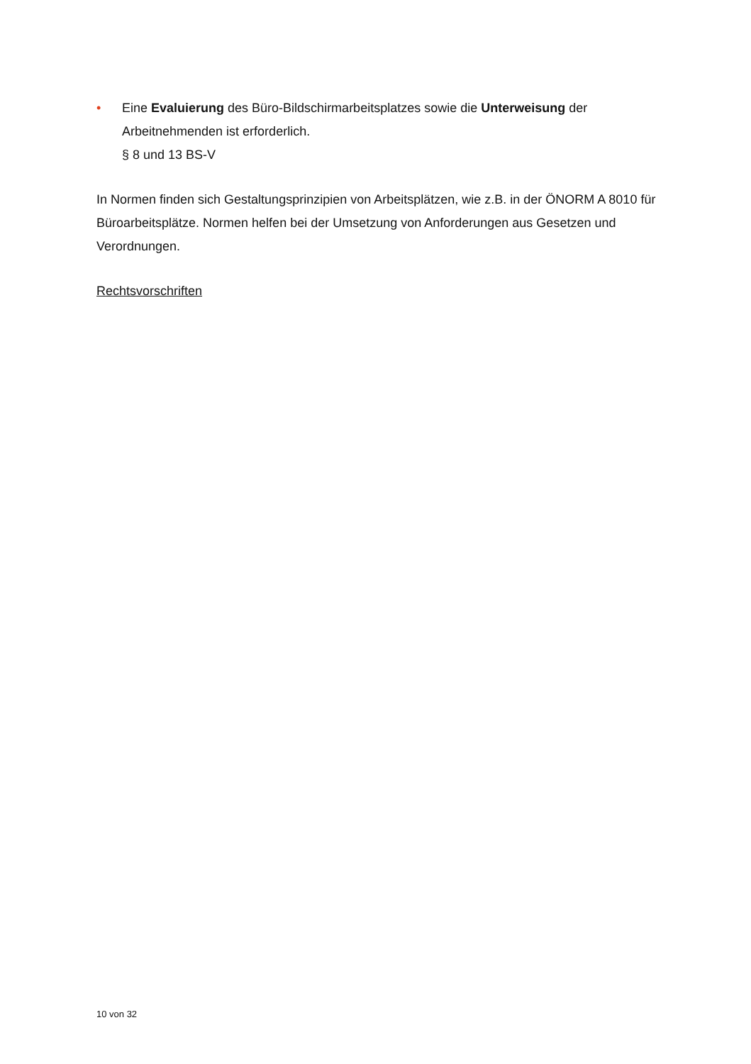• Eine Evaluierung des Büro-Bildschirmarbeitsplatzes sowie die Unterweisung der Arbeitnehmenden ist erforderlich.
§ 8 und 13 BS-V
In Normen finden sich Gestaltungsprinzipien von Arbeitsplätzen, wie z.B. in der ÖNORM A 8010 für Büroarbeitsplätze. Normen helfen bei der Umsetzung von Anforderungen aus Gesetzen und Verordnungen.
Rechtsvorschriften
10 von 32